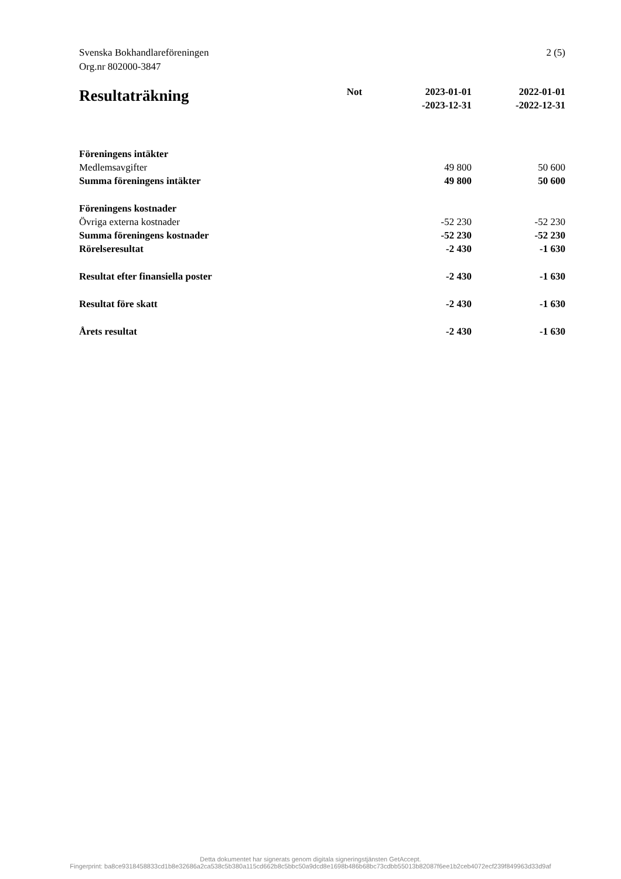2 (5) Svenska Bokhandlareföreningen
Org.nr 802000-3847
| Resultaträkning | Not | 2023-01-01 -2023-12-31 | 2022-01-01 -2022-12-31 |
| --- | --- | --- | --- |
| Föreningens intäkter | | | |
| Medlemsavgifter | | 49 800 | 50 600 |
| Summa föreningens intäkter | | 49 800 | 50 600 |
| Föreningens kostnader | | | |
| Övriga externa kostnader | | -52 230 | -52 230 |
| Summa föreningens kostnader | | -52 230 | -52 230 |
| Rörelseresultat | | -2 430 | -1 630 |
| Resultat efter finansiella poster | | -2 430 | -1 630 |
| Resultat före skatt | | -2 430 | -1 630 |
| Årets resultat | | -2 430 | -1 630 |
Detta dokumentet har signerats genom digitala signeringstjänsten GetAccept.
Fingerprint: ba8ce9318458833cd1b8e32686a2ca538c5b380a115cd662b8c5bbc50a9dcd8e1698b486b68bc73cdbb55013b82087f6ee1b2ceb4072ecf239f849963d33d9af